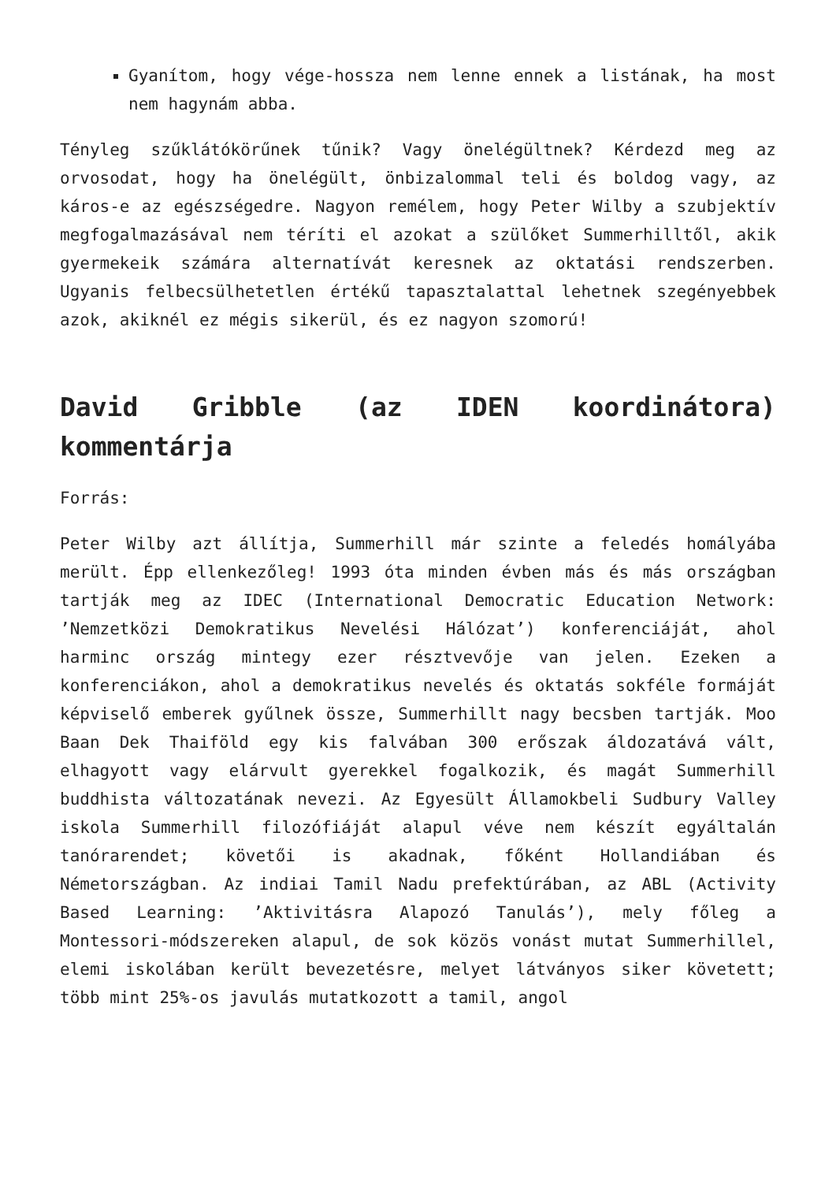Gyanítom, hogy vége-hossza nem lenne ennek a listának, ha most nem hagynám abba.
Tényleg szűklátókörűnek tűnik? Vagy önelégültnek? Kérdezd meg az orvosodat, hogy ha önelégült, önbizalommal teli és boldog vagy, az káros-e az egészségedre. Nagyon remélem, hogy Peter Wilby a szubjektív megfogalmazásával nem téríti el azokat a szülőket Summerhilltől, akik gyermekeik számára alternatívát keresnek az oktatási rendszerben. Ugyanis felbecsülhetetlen értékű tapasztalattal lehetnek szegényebbek azok, akiknél ez mégis sikerül, és ez nagyon szomorú!
David Gribble (az IDEN koordinátora) kommentárja
Forrás:
Peter Wilby azt állítja, Summerhill már szinte a feledés homályába merült. Épp ellenkezőleg! 1993 óta minden évben más és más országban tartják meg az IDEC (International Democratic Education Network: ’Nemzetközi Demokratikus Nevelési Hálózat’) konferenciáját, ahol harminc ország mintegy ezer résztvevője van jelen. Ezeken a konferenciákon, ahol a demokratikus nevelés és oktatás sokféle formáját képviselő emberek gyűlnek össze, Summerhillt nagy becsben tartják. Moo Baan Dek Thaiföld egy kis falvában 300 erőszak áldozatává vált, elhagyott vagy elárvult gyerekkel fogalkozik, és magát Summerhill buddhista változatának nevezi. Az Egyesült Államokbeli Sudbury Valley iskola Summerhill filozófiáját alapul véve nem készít egyáltalán tanórarendet; követői is akadnak, főként Hollandiában és Németországban. Az indiai Tamil Nadu prefektúrában, az ABL (Activity Based Learning: ’Aktivitásra Alapozó Tanulás’), mely főleg a Montessori-módszereken alapul, de sok közös vonást mutat Summerhillel, elemi iskolában került bevezetésre, melyet látványos siker követett; több mint 25%-os javulás mutatkozott a tamil, angol